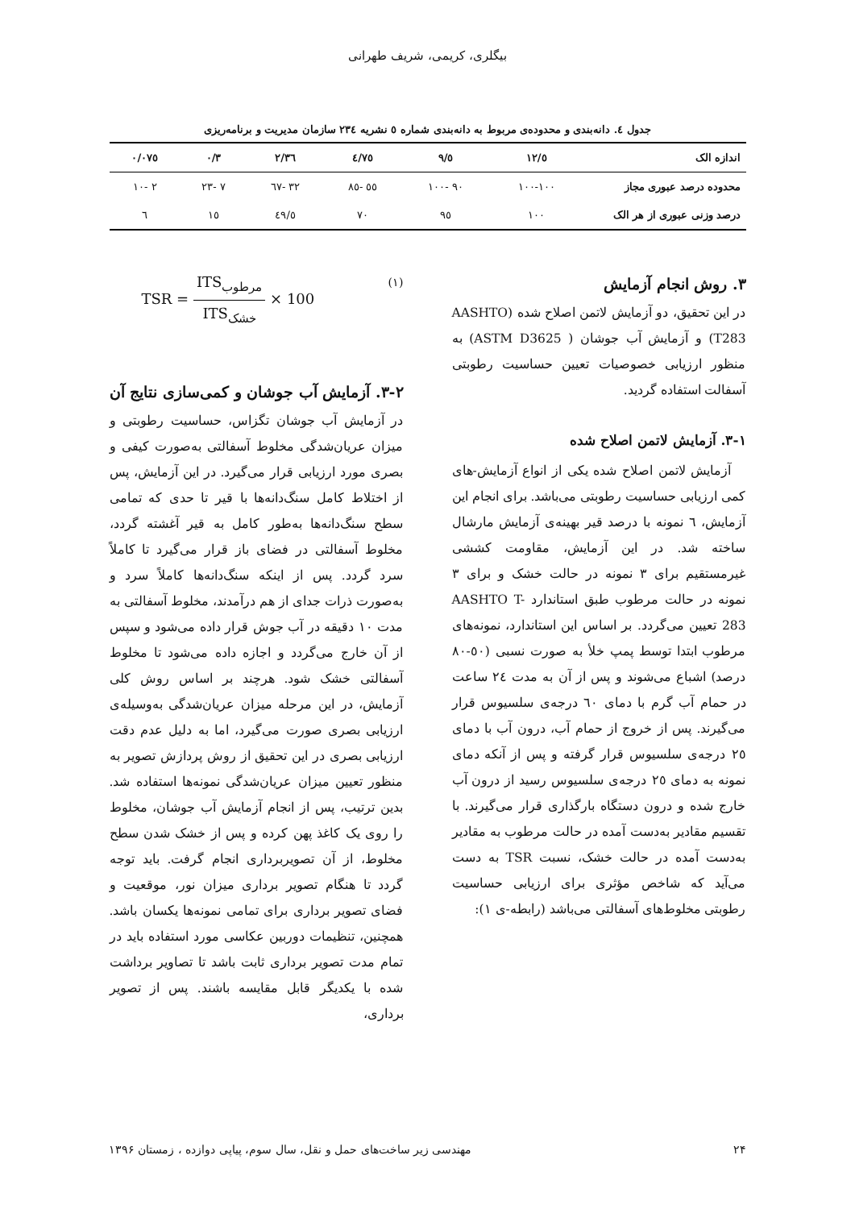بیگلری، کریمی، شریف طهرانی
جدول ٤. دانه‌بندی و محدوده‌ی مربوط به دانه‌بندی شماره ٥ نشریه ٢٣٤ سازمان مدیریت و برنامه‌ریزی
| اندازه الک | ١٢/٥ | ٩/٥ | ٤/٧٥ | ٢/٣٦ | ٠/٣ | ٠/٠٧٥ |
| --- | --- | --- | --- | --- | --- | --- |
| محدوده درصد عبوری مجاز | ١٠٠-١٠٠ | ٩٠ -١٠٠ | ٥٥ -٨٥ | ٣٢ -٦٧ | ٧ -٢٣ | ٢ -١٠ |
| درصد وزنی عبوری از هر الک | ١٠٠ | ٩٥ | ٧٠ | ٤٩/٥ | ١٥ | ٦ |
٣. روش انجام آزمایش
در این تحقیق، دو آزمایش لاتمن اصلاح شده (AASHTO T283) و آزمایش آب جوشان ( ASTM D3625) به منظور ارزیابی خصوصیات تعیین حساسیت رطوبتی آسفالت استفاده گردید.
١-٣. آزمایش لاتمن اصلاح شده
آزمایش لاتمن اصلاح شده یکی از انواع آزمایش-های کمی ارزیابی حساسیت رطوبتی می‌باشد. برای انجام این آزمایش، ٦ نمونه با درصد قیر بهینه‌ی آزمایش مارشال ساخته شد. در این آزمایش، مقاومت کششی غیرمستقیم برای ٣ نمونه در حالت خشک و برای ٣ نمونه در حالت مرطوب طبق استاندارد AASHTO T-283 تعیین می‌گردد. بر اساس این استاندارد، نمونه‌های مرطوب ابتدا توسط پمپ خلأ به صورت نسبی (٥٠-٨٠ درصد) اشباع می‌شوند و پس از آن به مدت ٢٤ ساعت در حمام آب گرم با دمای ٦٠ درجه‌ی سلسیوس قرار می‌گیرند. پس از خروج از حمام آب، درون آب با دمای ٢٥ درجه‌ی سلسیوس قرار گرفته و پس از آنکه دمای نمونه به دمای ٢٥ درجه‌ی سلسیوس رسید از درون آب خارج شده و درون دستگاه بارگذاری قرار می‌گیرند. با تقسیم مقادیر به‌دست آمده در حالت مرطوب به مقادیر به‌دست آمده در حالت خشک، نسبت TSR به دست می‌آید که شاخص مؤثری برای ارزیابی حساسیت رطوبتی مخلوط‌های آسفالتی می‌باشد (رابطه-ی ١):
TSR = ITS<sub>مرطوب</sub> ITS<sub>خشک</sub> × 100
(١)
٢-٣. آزمایش آب جوشان و کمی‌سازی نتایج آن
در آزمایش آب جوشان تگزاس، حساسیت رطوبتی و میزان عریان‌شدگی مخلوط آسفالتی به‌صورت کیفی و بصری مورد ارزیابی قرار می‌گیرد. در این آزمایش، پس از اختلاط کامل سنگ‌دانه‌ها با قیر تا حدی که تمامی سطح سنگ‌دانه‌ها به‌طور کامل به قیر آغشته گردد، مخلوط آسفالتی در فضای باز قرار می‌گیرد تا کاملاً سرد گردد. پس از اینکه سنگ‌دانه‌ها کاملاً سرد و به‌صورت ذرات جدای از هم درآمدند، مخلوط آسفالتی به مدت ١٠ دقیقه در آب جوش قرار داده می‌شود و سپس از آن خارج می‌گردد و اجازه داده می‌شود تا مخلوط آسفالتی خشک شود. هرچند بر اساس روش کلی آزمایش، در این مرحله میزان عریان‌شدگی به‌وسیله‌ی ارزیابی بصری صورت می‌گیرد، اما به دلیل عدم دقت ارزیابی بصری در این تحقیق از روش پردازش تصویر به منظور تعیین میزان عریان‌شدگی نمونه‌ها استفاده شد. بدین ترتیب، پس از انجام آزمایش آب جوشان، مخلوط را روی یک کاغذ پهن کرده و پس از خشک شدن سطح مخلوط، از آن تصویربرداری انجام گرفت. باید توجه گردد تا هنگام تصویر برداری میزان نور، موقعیت و فضای تصویر برداری برای تمامی نمونه‌ها یکسان باشد. همچنین، تنظیمات دوربین عکاسی مورد استفاده باید در تمام مدت تصویر برداری ثابت باشد تا تصاویر برداشت شده با یکدیگر قابل مقایسه باشند. پس از تصویر برداری،
٢۴ مهندسی زیر ساخت‌های حمل و نقل، سال سوم، پیاپی دوازده ، زمستان ١٣٩۶